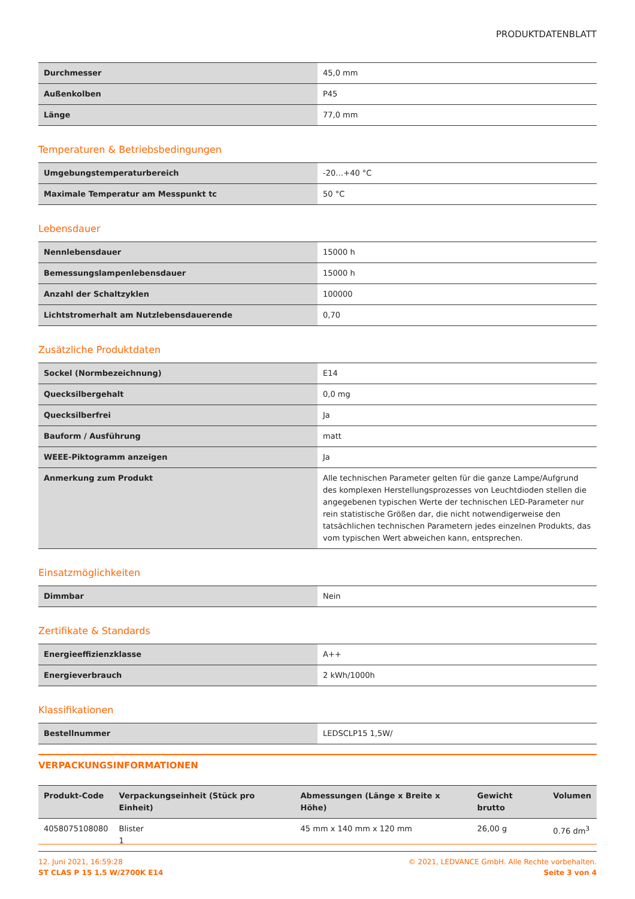PRODUKTDATENBLATT
| Durchmesser | 45,0 mm |
| Außenkolben | P45 |
| Länge | 77,0 mm |
Temperaturen & Betriebsbedingungen
| Umgebungstemperaturbereich | -20…+40 °C |
| Maximale Temperatur am Messpunkt tc | 50 °C |
Lebensdauer
| Nennlebensdauer | 15000 h |
| Bemessungslampenlebensdauer | 15000 h |
| Anzahl der Schaltzyklen | 100000 |
| Lichtstromerhalt am Nutzlebensdauerende | 0,70 |
Zusätzliche Produktdaten
| Sockel (Normbezeichnung) | E14 |
| Quecksilbergehalt | 0,0 mg |
| Quecksilberfrei | Ja |
| Bauform / Ausführung | matt |
| WEEE-Piktogramm anzeigen | Ja |
| Anmerkung zum Produkt | Alle technischen Parameter gelten für die ganze Lampe/Aufgrund des komplexen Herstellungsprozesses von Leuchtdioden stellen die angegebenen typischen Werte der technischen LED-Parameter nur rein statistische Größen dar, die nicht notwendigerweise den tatsächlichen technischen Parametern jedes einzelnen Produkts, das vom typischen Wert abweichen kann, entsprechen. |
Einsatzmöglichkeiten
| Dimmbar | Nein |
Zertifikate & Standards
| Energieeffizienzklasse | A++ |
| Energieverbrauch | 2 kWh/1000h |
Klassifikationen
| Bestellnummer | LEDSCLP15 1,5W/ |
VERPACKUNGSINFORMATIONEN
| Produkt-Code | Verpackungseinheit (Stück pro Einheit) | Abmessungen (Länge x Breite x Höhe) | Gewicht brutto | Volumen |
| --- | --- | --- | --- | --- |
| 4058075108080 | Blister 1 | 45 mm x 140 mm x 120 mm | 26,00 g | 0.76 dm<sup>3</sup> |
12. Juni 2021, 16:59:28
ST CLAS P 15 1.5 W/2700K E14
© 2021, LEDVANCE GmbH. Alle Rechte vorbehalten.
Seite 3 von 4